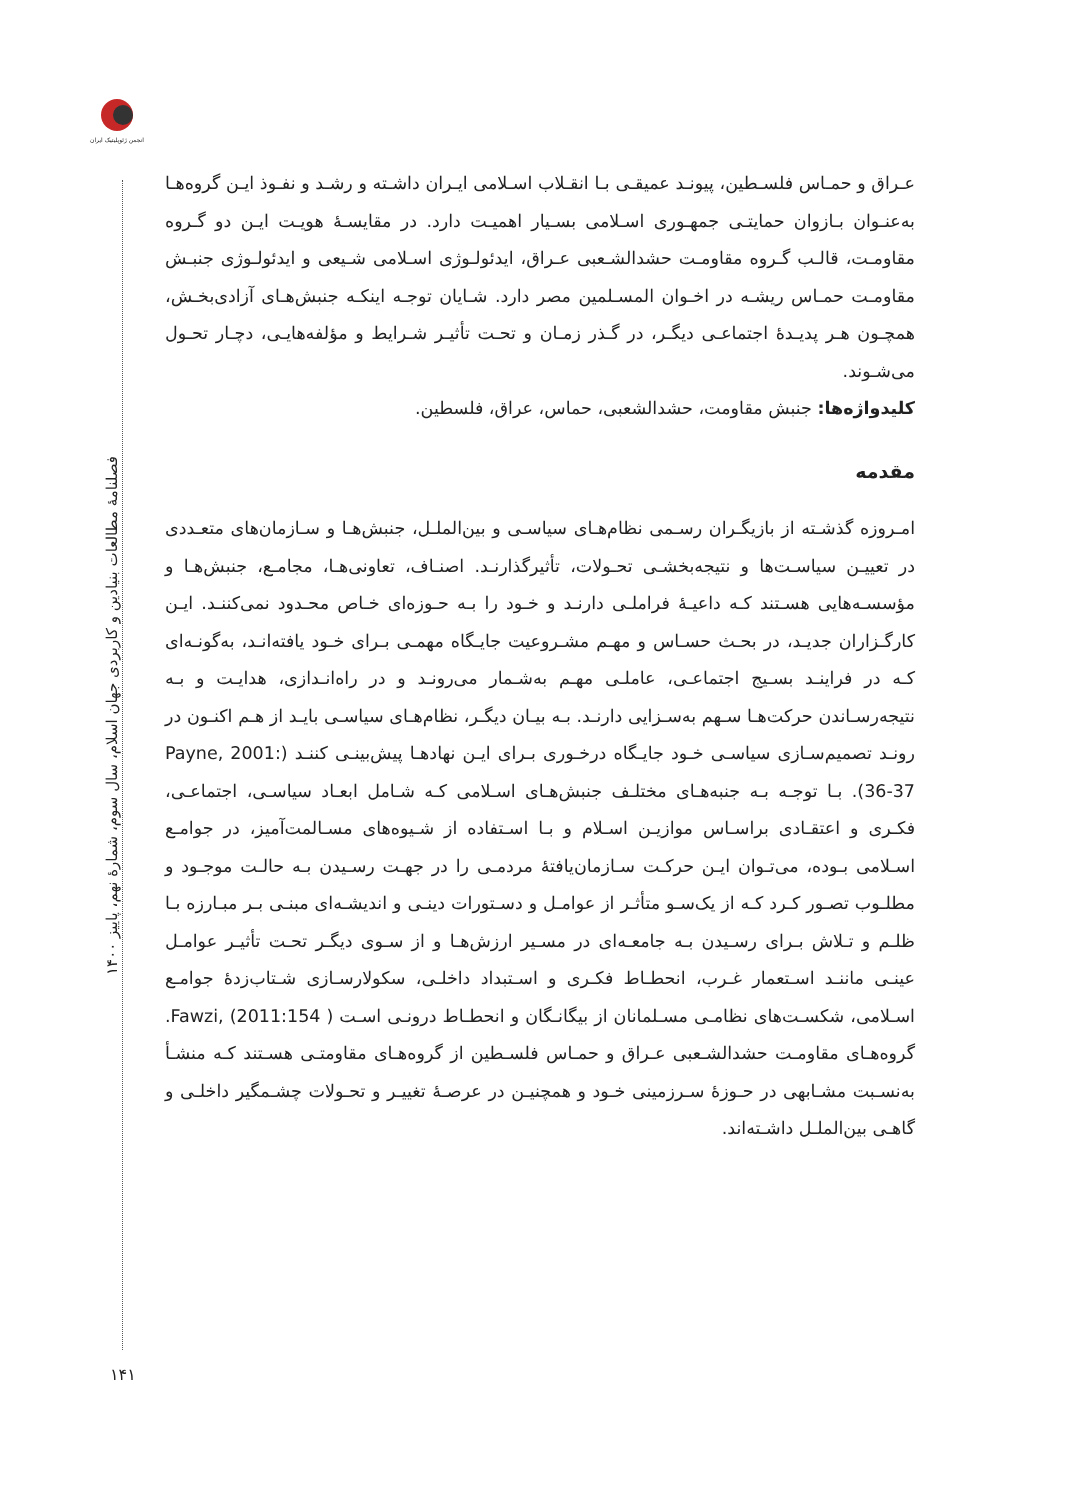انجمن ژئوپلیتیک ایران
فصلنامهٔ مطالعات بنیادین و کاربردی جهان اسلام، سال سوم، شمارهٔ نهم، پاییز ۱۴۰۰
۱۴۱
عـراق و حمـاس فلسـطین، پیونـد عمیقـی بـا انقـلاب اسـلامی ایـران داشـته و رشـد و نفـوذ ایـن گروه‌هـا به‌عنـوان بـازوان حمایتـی جمهـوری اسـلامی بسـیار اهمیـت دارد. در مقایسـهٔ هویـت ایـن دو گـروه مقاومـت، قالـب گـروه مقاومـت حشدالشـعبی عـراق، ایدئولـوژی اسـلامی شـیعی و ایدئولـوژی جنبـش مقاومـت حمـاس ریشـه در اخـوان المسـلمین مصر دارد. شـایان توجـه اینکـه جنبش‌هـای آزادی‌بخـش، همچـون هـر پدیـدهٔ اجتماعـی دیگـر، در گـذر زمـان و تحـت تأثیـر شـرایط و مؤلفه‌هایـی، دچـار تحـول می‌شـوند.
کلیدواژه‌ها: جنبش مقاومت، حشدالشعبی، حماس، عراق، فلسطین.
مقدمه
امـروزه گذشـته از بازیگـران رسـمی نظام‌هـای سیاسـی و بین‌الملـل، جنبش‌هـا و سـازمان‌های متعـددی در تعییـن سیاسـت‌ها و نتیجه‌بخشـی تحـولات، تأثیرگذارنـد. اصنـاف، تعاونی‌هـا، مجامـع، جنبش‌هـا و مؤسسـه‌هایی هسـتند کـه داعیـهٔ فراملـی دارنـد و خـود را بـه حـوزه‌ای خـاص محـدود نمی‌کننـد. ایـن کارگـزاران جدیـد، در بحـث حسـاس و مهـم مشـروعیت جایـگاه مهمـی بـرای خـود یافته‌انـد، به‌گونـه‌ای کـه در فراینـد بسـیج اجتماعـی، عاملـی مهـم به‌شـمار می‌رونـد و در راه‌انـدازی، هدایـت و بـه نتیجه‌رسـاندن حرکت‌هـا سـهم به‌سـزایی دارنـد. بـه بیـان دیگـر، نظام‌هـای سیاسـی بایـد از هـم اکنـون در رونـد تصمیم‌سـازی سیاسـی خـود جایـگاه درخـوری بـرای ایـن نهادهـا پیش‌بینـی کننـد (Payne, 2001: 36-37). بـا توجـه بـه جنبه‌هـای مختلـف جنبش‌هـای اسـلامی کـه شـامل ابعـاد سیاسـی، اجتماعـی، فکـری و اعتقـادی براسـاس موازیـن اسـلام و بـا اسـتفاده از شـیوه‌های مسـالمت‌آمیز، در جوامـع اسـلامی بـوده، می‌تـوان ایـن حرکـت سـازمان‌یافتهٔ مردمـی را در جهـت رسـیدن بـه حالـت موجـود و مطلـوب تصـور کـرد کـه از یک‌سـو متأثـر از عوامـل و دسـتورات دینـی و اندیشـه‌ای مبنـی بـر مبـارزه بـا ظلـم و تـلاش بـرای رسـیدن بـه جامعـه‌ای در مسـیر ارزش‌هـا و از سـوی دیگـر تحـت تأثیـر عوامـل عینـی ماننـد اسـتعمار غـرب، انحطـاط فکـری و اسـتبداد داخلـی، سکولارسـازی شـتاب‌زدهٔ جوامـع اسـلامی، شکسـت‌های نظامـی مسـلمانان از بیگانـگان و انحطـاط درونـی اسـت Fawzi, (2011:154 ). گروه‌هـای مقاومـت حشدالشـعبی عـراق و حمـاس فلسـطین از گروه‌هـای مقاومتـی هسـتند کـه منشـأ به‌نسـبت مشـابهی در حـوزهٔ سـرزمینی خـود و همچنیـن در عرصـهٔ تغییـر و تحـولات چشـمگیر داخلـی و گاهـی بین‌الملـل داشـته‌اند.